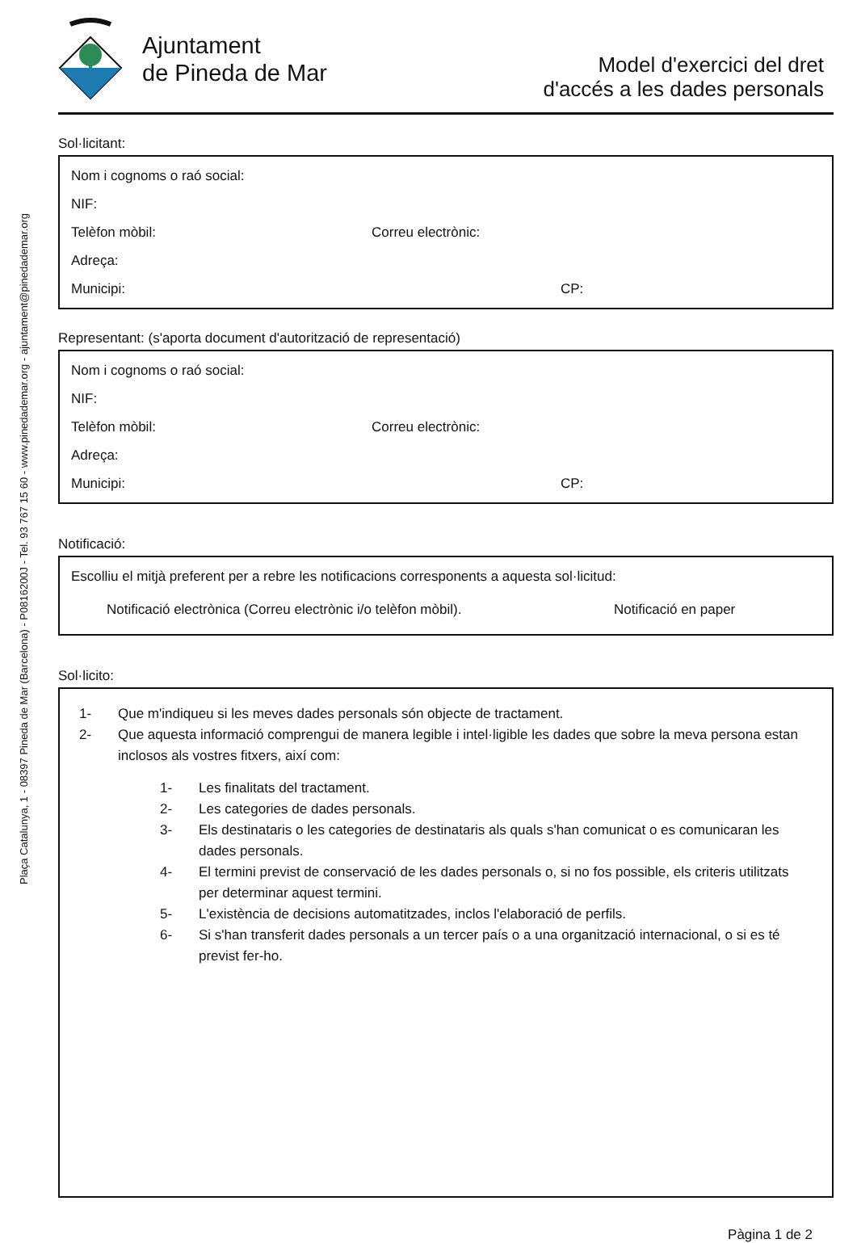Plaça Catalunya, 1 - 08397 Pineda de Mar (Barcelona) - P0816200J - Tel. 93 767 15 60 - www.pinedademar.org - ajuntament@pinedademar.org
Ajuntament
de Pineda de Mar
Model d'exercici del dret
d'accés a les dades personals
Sol·licitant:
Nom i cognoms o raó social:
NIF:
Telèfon mòbil: Correu electrònic:
Adreça:
Municipi: CP:
Representant: (s'aporta document d'autorització de representació)
Nom i cognoms o raó social:
NIF:
Telèfon mòbil: Correu electrònic:
Adreça:
Municipi: CP:
Notificació:
Escolliu el mitjà preferent per a rebre les notificacions corresponents a aquesta sol·licitud:
Notificació electrònica (Correu electrònic i/o telèfon mòbil). Notificació en paper
Sol·licito:
1- Que m'indiqueu si les meves dades personals són objecte de tractament.
2- Que aquesta informació comprengui de manera legible i intel·ligible les dades que sobre la meva persona estan inclosos als vostres fitxers, així com:
1- Les finalitats del tractament.
2- Les categories de dades personals.
3- Els destinataris o les categories de destinataris als quals s'han comunicat o es comunicaran les dades personals.
4- El termini previst de conservació de les dades personals o, si no fos possible, els criteris utilitzats per determinar aquest termini.
5- L'existència de decisions automatitzades, inclos l'elaboració de perfils.
6- Si s'han transferit dades personals a un tercer país o a una organització internacional, o si es té previst fer-ho.
Pàgina 1 de 2